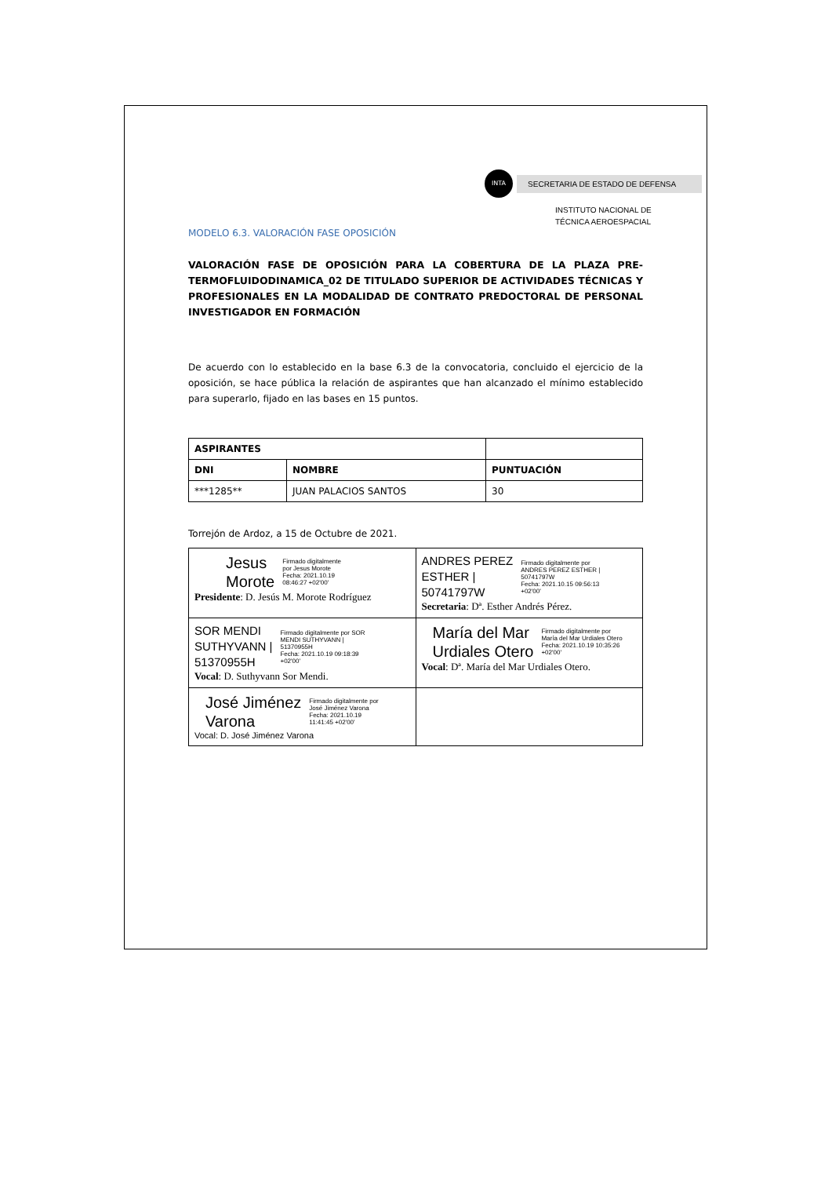INTA SECRETARIA DE ESTADO DE DEFENSA
INSTITUTO NACIONAL DE
TÉCNICA AEROESPACIAL
MODELO 6.3. VALORACIÓN FASE OPOSICIÓN
VALORACIÓN FASE DE OPOSICIÓN PARA LA COBERTURA DE LA PLAZA PRE-TERMOFLUIDODINAMICA_02 DE TITULADO SUPERIOR DE ACTIVIDADES TÉCNICAS Y PROFESIONALES EN LA MODALIDAD DE CONTRATO PREDOCTORAL DE PERSONAL INVESTIGADOR EN FORMACIÓN
De acuerdo con lo establecido en la base 6.3 de la convocatoria, concluido el ejercicio de la oposición, se hace pública la relación de aspirantes que han alcanzado el mínimo establecido para superarlo, fijado en las bases en 15 puntos.
| ASPIRANTES | | |
| --- | --- | --- |
| DNI | NOMBRE | PUNTUACIÓN |
| ***1285** | JUAN PALACIOS SANTOS | 30 |
Torrejón de Ardoz, a 15 de Octubre de 2021.
| Jesus Morote Firmado digitalmente por Jesus Morote Fecha: 2021.10.19 08:46:27 +02'00' Presidente : D. Jesús M. Morote Rodríguez | ANDRES PEREZ ESTHER / 50741797W Firmado digitalmente por ANDRES PEREZ ESTHER / 50741797W Fecha: 2021.10.15 09:56:13 +02'00' Secretaria : Dª. Esther Andrés Pérez. |
| SOR MENDI SUTHYVANN / 51370955H Firmado digitalmente por SOR MENDI SUTHYVANN / 51370955H Fecha: 2021.10.19 09:18:39 +02'00' Vocal : D. Suthyvann Sor Mendi. | María del Mar Urdiales Otero Firmado digitalmente por María del Mar Urdiales Otero Fecha: 2021.10.19 10:35:26 +02'00' Vocal : Dª. María del Mar Urdiales Otero. |
| José Jiménez Varona Firmado digitalmente por José Jiménez Varona Fecha: 2021.10.19 11:41:45 +02'00' Vocal: D. José Jiménez Varona | |